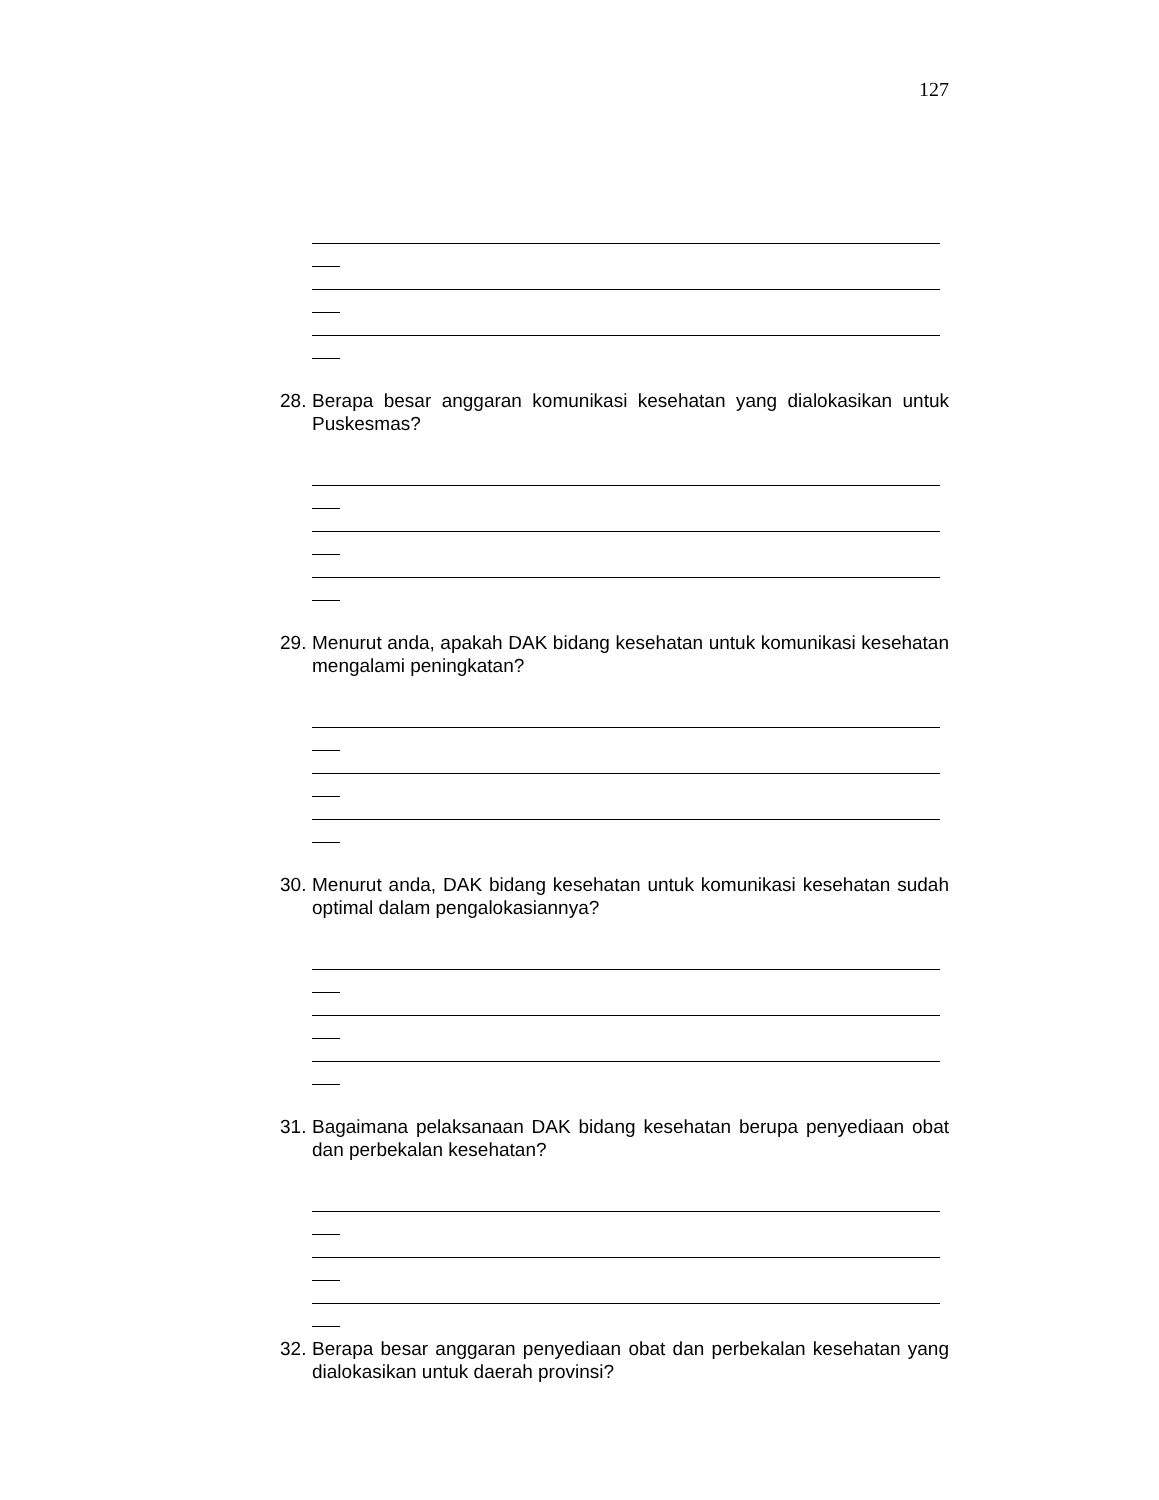127
28. Berapa besar anggaran komunikasi kesehatan yang dialokasikan untuk Puskesmas?
29. Menurut anda, apakah DAK bidang kesehatan untuk komunikasi kesehatan mengalami peningkatan?
30. Menurut anda, DAK bidang kesehatan untuk komunikasi kesehatan sudah optimal dalam pengalokasiannya?
31. Bagaimana pelaksanaan DAK bidang kesehatan berupa penyediaan obat dan perbekalan kesehatan?
32. Berapa besar anggaran penyediaan obat dan perbekalan kesehatan yang dialokasikan untuk daerah provinsi?